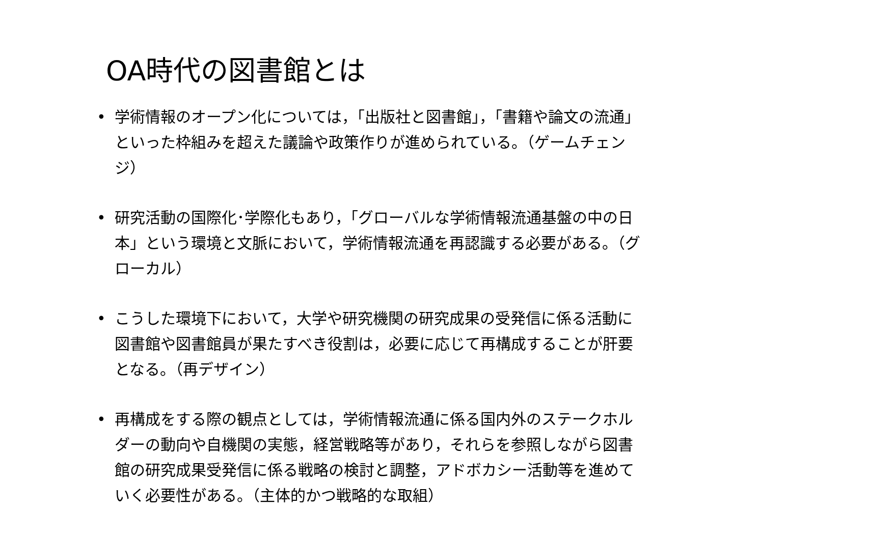OA時代の図書館とは
• 学術情報のオープン化については，「出版社と図書館」，「書籍や論文の流通」といった枠組みを超えた議論や政策作りが進められている。（ゲームチェンジ）
• 研究活動の国際化･学際化もあり，「グローバルな学術情報流通基盤の中の日本」という環境と文脈において，学術情報流通を再認識する必要がある。（グローカル）
• こうした環境下において，大学や研究機関の研究成果の受発信に係る活動に図書館や図書館員が果たすべき役割は，必要に応じて再構成することが肝要となる。（再デザイン）
• 再構成をする際の観点としては，学術情報流通に係る国内外のステークホルダーの動向や自機関の実態，経営戦略等があり，それらを参照しながら図書館の研究成果受発信に係る戦略の検討と調整，アドボカシー活動等を進めていく必要性がある。（主体的かつ戦略的な取組）